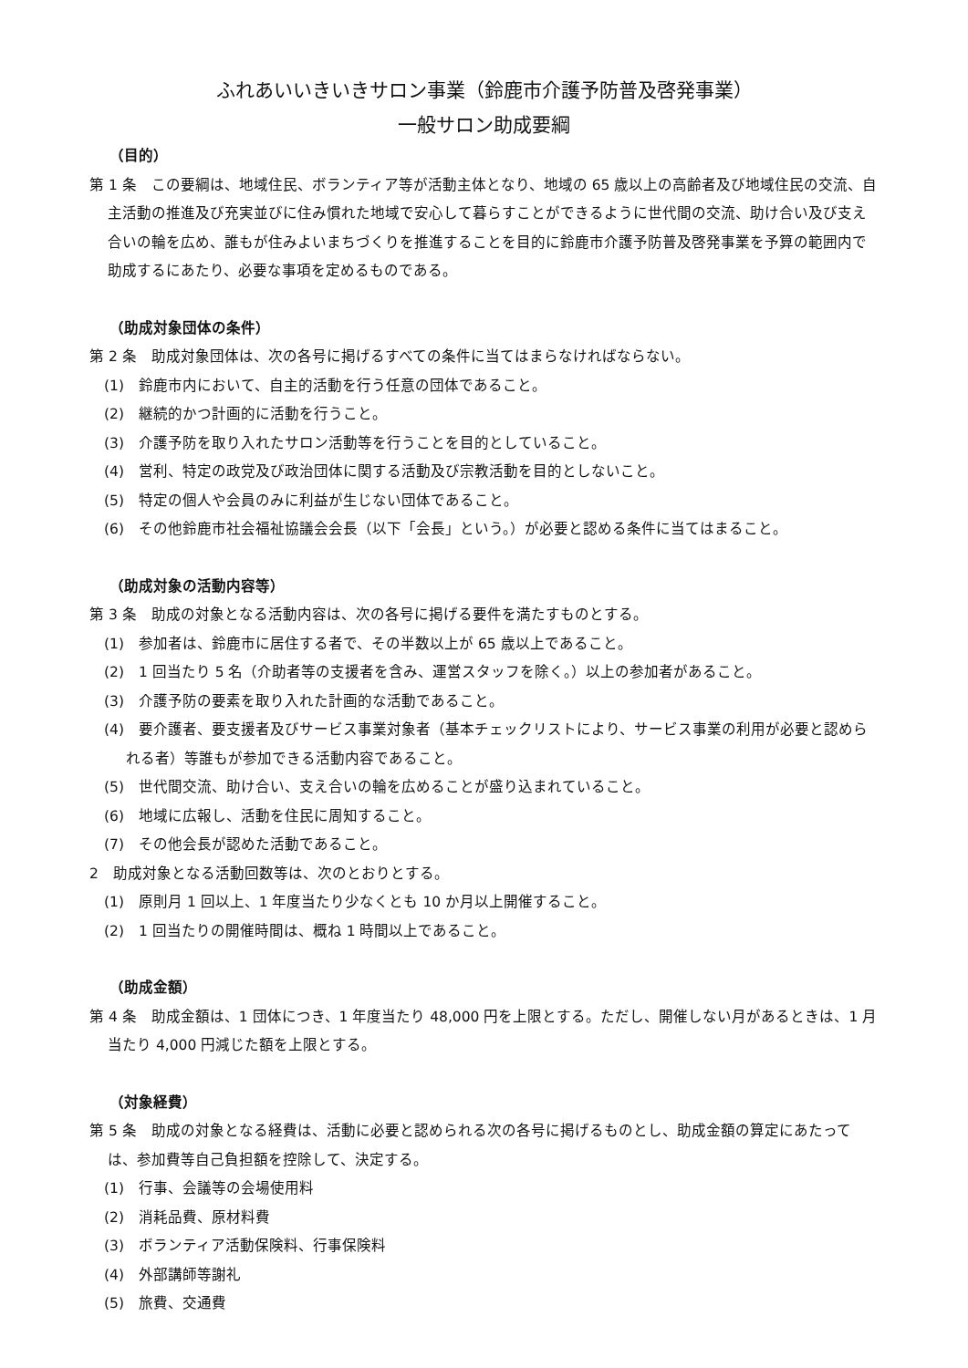ふれあいいきいきサロン事業（鈴鹿市介護予防普及啓発事業）
一般サロン助成要綱
（目的）
第 1 条　この要綱は、地域住民、ボランティア等が活動主体となり、地域の 65 歳以上の高齢者及び地域住民の交流、自主活動の推進及び充実並びに住み慣れた地域で安心して暮らすことができるように世代間の交流、助け合い及び支え合いの輪を広め、誰もが住みよいまちづくりを推進することを目的に鈴鹿市介護予防普及啓発事業を予算の範囲内で助成するにあたり、必要な事項を定めるものである。
（助成対象団体の条件）
第 2 条　助成対象団体は、次の各号に掲げるすべての条件に当てはまらなければならない。
(1)　鈴鹿市内において、自主的活動を行う任意の団体であること。
(2)　継続的かつ計画的に活動を行うこと。
(3)　介護予防を取り入れたサロン活動等を行うことを目的としていること。
(4)　営利、特定の政党及び政治団体に関する活動及び宗教活動を目的としないこと。
(5)　特定の個人や会員のみに利益が生じない団体であること。
(6)　その他鈴鹿市社会福祉協議会会長（以下「会長」という。）が必要と認める条件に当てはまること。
（助成対象の活動内容等）
第 3 条　助成の対象となる活動内容は、次の各号に掲げる要件を満たすものとする。
(1)　参加者は、鈴鹿市に居住する者で、その半数以上が 65 歳以上であること。
(2)　1 回当たり 5 名（介助者等の支援者を含み、運営スタッフを除く。）以上の参加者があること。
(3)　介護予防の要素を取り入れた計画的な活動であること。
(4)　要介護者、要支援者及びサービス事業対象者（基本チェックリストにより、サービス事業の利用が必要と認められる者）等誰もが参加できる活動内容であること。
(5)　世代間交流、助け合い、支え合いの輪を広めることが盛り込まれていること。
(6)　地域に広報し、活動を住民に周知すること。
(7)　その他会長が認めた活動であること。
2　助成対象となる活動回数等は、次のとおりとする。
(1)　原則月 1 回以上、1 年度当たり少なくとも 10 か月以上開催すること。
(2)　1 回当たりの開催時間は、概ね 1 時間以上であること。
（助成金額）
第 4 条　助成金額は、1 団体につき、1 年度当たり 48,000 円を上限とする。ただし、開催しない月があるときは、1 月当たり 4,000 円減じた額を上限とする。
（対象経費）
第 5 条　助成の対象となる経費は、活動に必要と認められる次の各号に掲げるものとし、助成金額の算定にあたっては、参加費等自己負担額を控除して、決定する。
(1)　行事、会議等の会場使用料
(2)　消耗品費、原材料費
(3)　ボランティア活動保険料、行事保険料
(4)　外部講師等謝礼
(5)　旅費、交通費